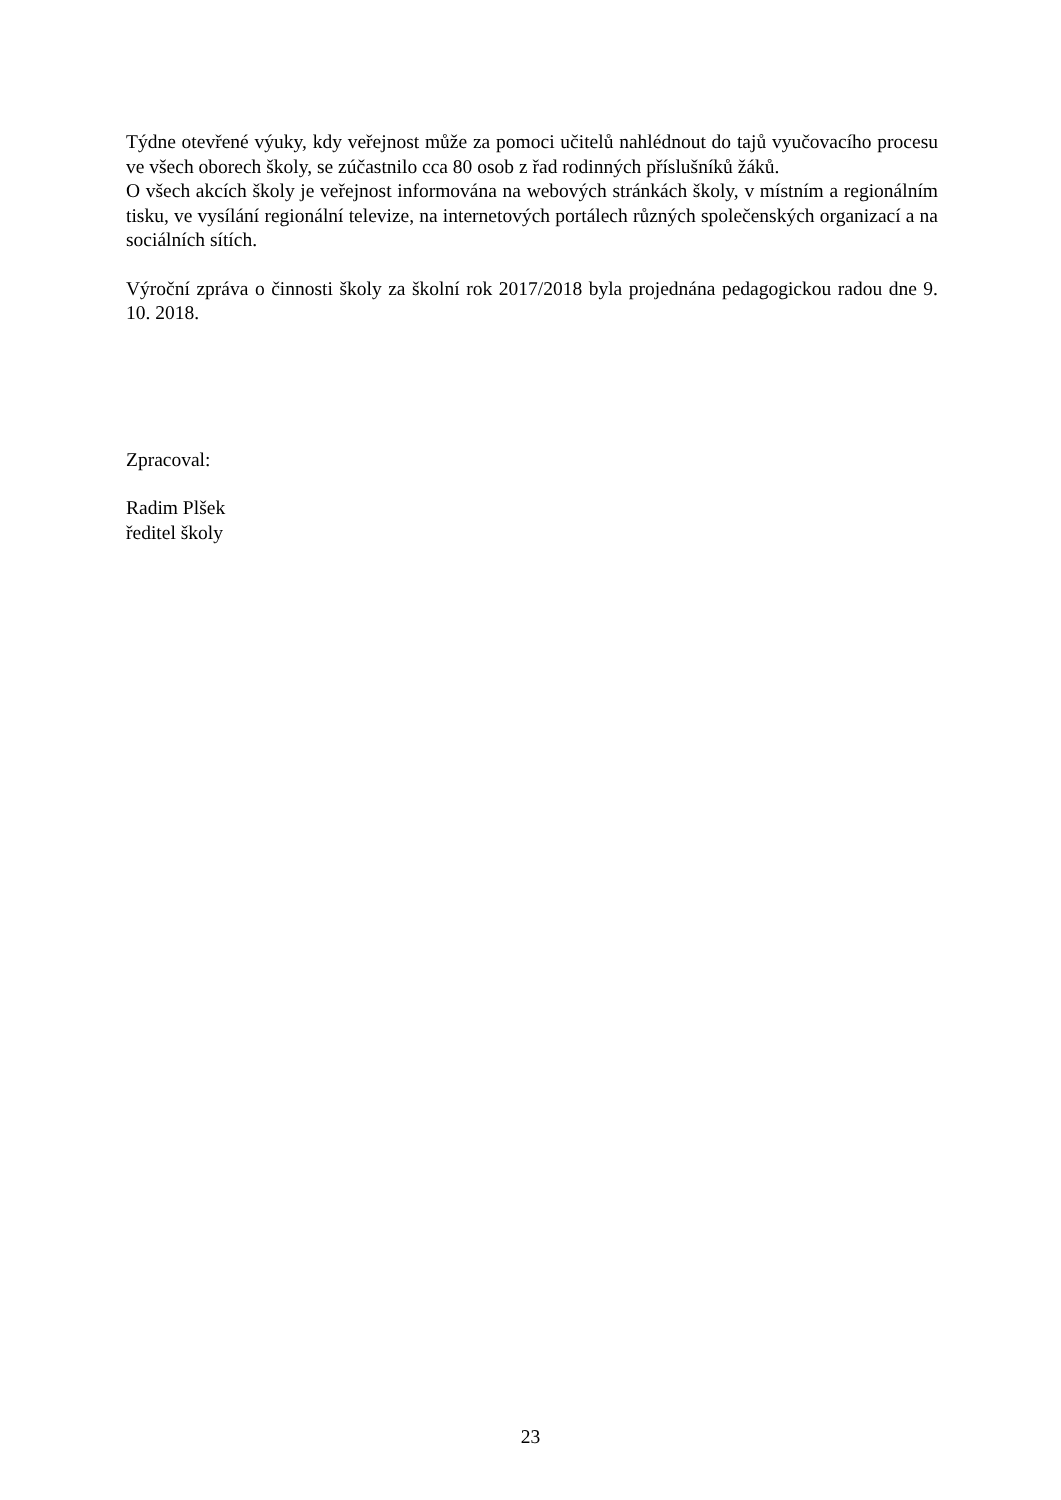Týdne otevřené výuky, kdy veřejnost může za pomoci učitelů nahlédnout do tajů vyučovacího procesu ve všech oborech školy, se zúčastnilo cca 80 osob z řad rodinných příslušníků žáků.
O všech akcích školy je veřejnost informována na webových stránkách školy, v místním a regionálním tisku, ve vysílání regionální televize, na internetových portálech různých společenských organizací a na sociálních sítích.
Výroční zpráva o činnosti školy za školní rok 2017/2018 byla projednána pedagogickou radou dne 9. 10. 2018.
Zpracoval:
Radim Plšek
ředitel školy
23